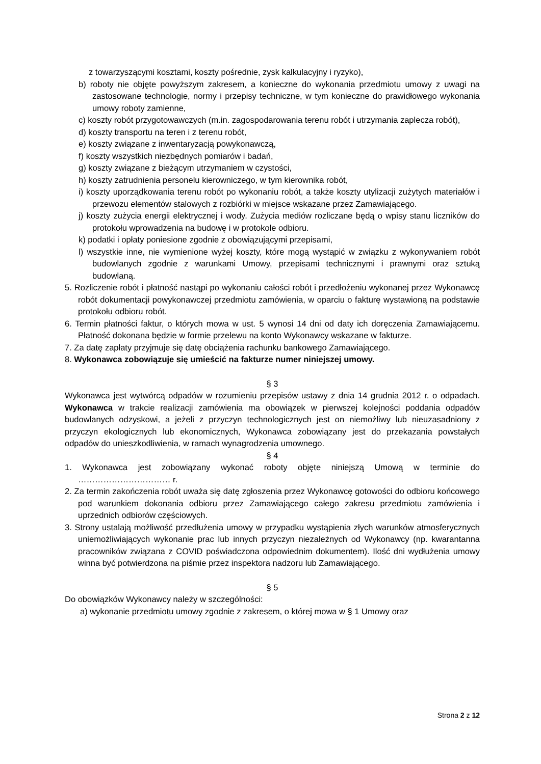z towarzyszącymi kosztami, koszty pośrednie, zysk kalkulacyjny i ryzyko),
b) roboty nie objęte powyższym zakresem, a konieczne do wykonania przedmiotu umowy z uwagi na zastosowane technologie, normy i przepisy techniczne, w tym konieczne do prawidłowego wykonania umowy roboty zamienne,
c) koszty robót przygotowawczych (m.in. zagospodarowania terenu robót i utrzymania zaplecza robót),
d) koszty transportu na teren i z terenu robót,
e) koszty związane z inwentaryzacją powykonawczą,
f) koszty wszystkich niezbędnych pomiarów i badań,
g) koszty związane z bieżącym utrzymaniem w czystości,
h) koszty zatrudnienia personelu kierowniczego, w tym kierownika robót,
i) koszty uporządkowania terenu robót po wykonaniu robót, a także koszty utylizacji zużytych materiałów i przewozu elementów stalowych z rozbiórki w miejsce wskazane przez Zamawiającego.
j) koszty zużycia energii elektrycznej i wody. Zużycia mediów rozliczane będą o wpisy stanu liczników do protokołu wprowadzenia na budowę i w protokole odbioru.
k) podatki i opłaty poniesione zgodnie z obowiązującymi przepisami,
l) wszystkie inne, nie wymienione wyżej koszty, które mogą wystąpić w związku z wykonywaniem robót budowlanych zgodnie z warunkami Umowy, przepisami technicznymi i prawnymi oraz sztuką budowlaną.
5. Rozliczenie robót i płatność nastąpi po wykonaniu całości robót i przedłożeniu wykonanej przez Wykonawcę robót dokumentacji powykonawczej przedmiotu zamówienia, w oparciu o fakturę wystawioną na podstawie protokołu odbioru robót.
6. Termin płatności faktur, o których mowa w ust. 5 wynosi 14 dni od daty ich doręczenia Zamawiającemu. Płatność dokonana będzie w formie przelewu na konto Wykonawcy wskazane w fakturze.
7. Za datę zapłaty przyjmuje się datę obciążenia rachunku bankowego Zamawiającego.
8. Wykonawca zobowiązuje się umieścić na fakturze numer niniejszej umowy.
§ 3
Wykonawca jest wytwórcą odpadów w rozumieniu przepisów ustawy z dnia 14 grudnia 2012 r. o odpadach. Wykonawca w trakcie realizacji zamówienia ma obowiązek w pierwszej kolejności poddania odpadów budowlanych odzyskowi, a jeżeli z przyczyn technologicznych jest on niemożliwy lub nieuzasadniony z przyczyn ekologicznych lub ekonomicznych, Wykonawca zobowiązany jest do przekazania powstałych odpadów do unieszkodliwienia, w ramach wynagrodzenia umownego.
§ 4
1. Wykonawca jest zobowiązany wykonać roboty objęte niniejszą Umową w terminie do …………………………… r.
2. Za termin zakończenia robót uważa się datę zgłoszenia przez Wykonawcę gotowości do odbioru końcowego pod warunkiem dokonania odbioru przez Zamawiającego całego zakresu przedmiotu zamówienia i uprzednich odbiorów częściowych.
3. Strony ustalają możliwość przedłużenia umowy w przypadku wystąpienia złych warunków atmosferycznych uniemożliwiających wykonanie prac lub innych przyczyn niezależnych od Wykonawcy (np. kwarantanna pracowników związana z COVID poświadczona odpowiednim dokumentem). Ilość dni wydłużenia umowy winna być potwierdzona na piśmie przez inspektora nadzoru lub Zamawiającego.
§ 5
Do obowiązków Wykonawcy należy w szczególności:
a) wykonanie przedmiotu umowy zgodnie z zakresem, o której mowa w § 1 Umowy oraz
Strona 2 z 12